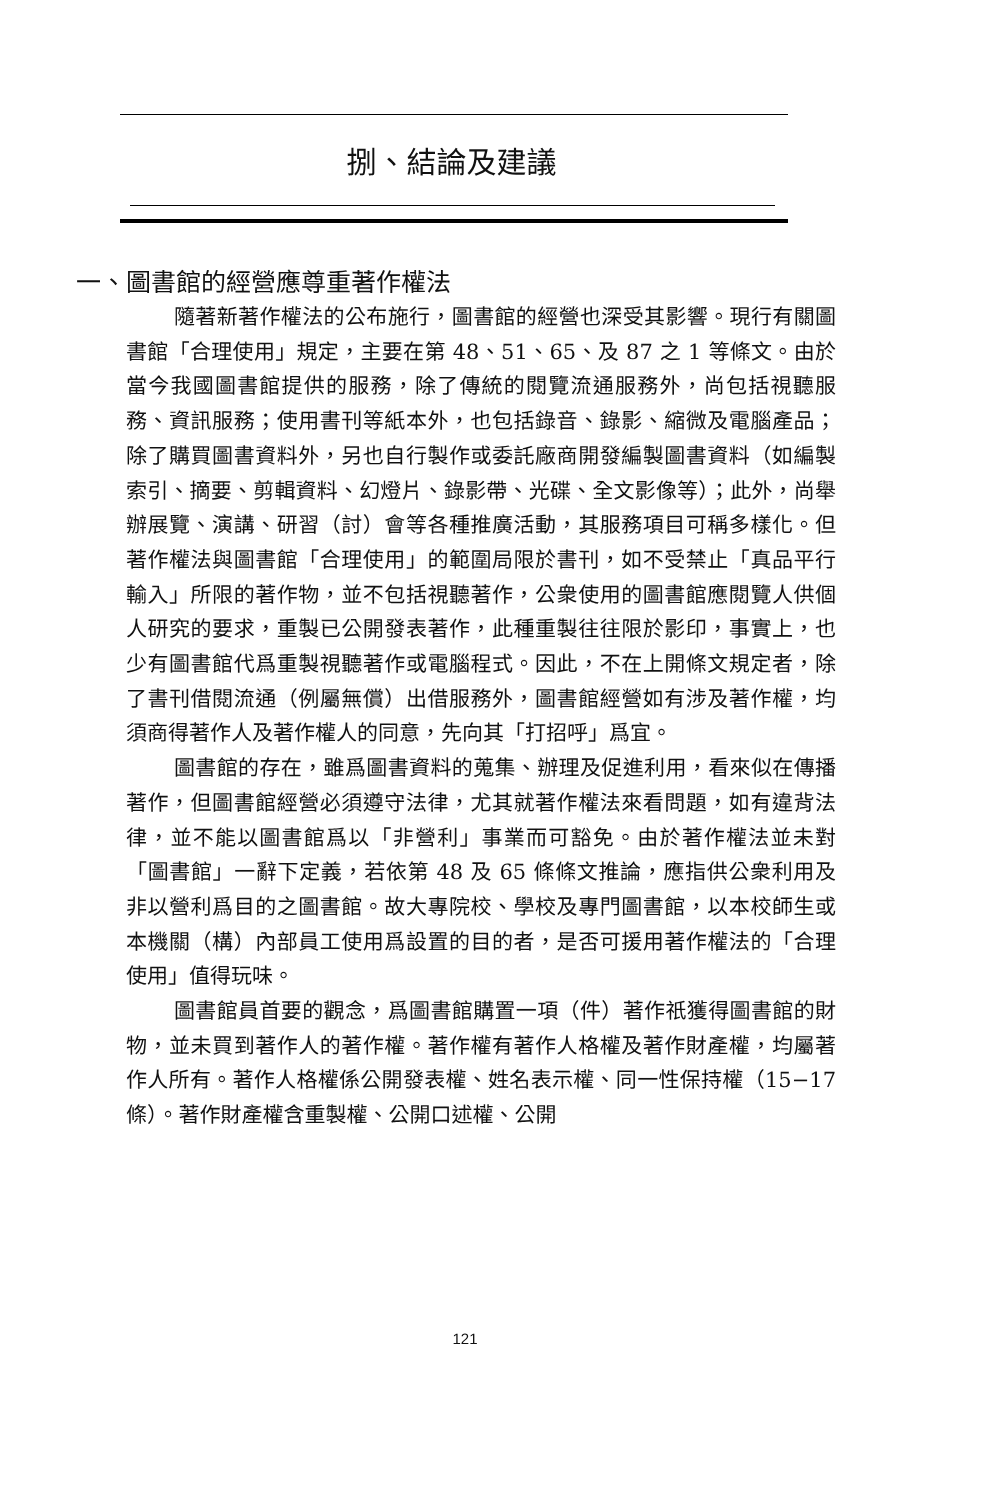捌、結論及建議
一、圖書館的經營應尊重著作權法
隨著新著作權法的公布施行，圖書館的經營也深受其影響。現行有關圖書館「合理使用」規定，主要在第 48、51、65、及 87 之 1 等條文。由於當今我國圖書館提供的服務，除了傳統的閱覽流通服務外，尚包括視聽服務、資訊服務；使用書刊等紙本外，也包括錄音、錄影、縮微及電腦產品；除了購買圖書資料外，另也自行製作或委託廠商開發編製圖書資料（如編製索引、摘要、剪輯資料、幻燈片、錄影帶、光碟、全文影像等）；此外，尚舉辦展覽、演講、研習（討）會等各種推廣活動，其服務項目可稱多樣化。但著作權法與圖書館「合理使用」的範圍局限於書刊，如不受禁止「真品平行輸入」所限的著作物，並不包括視聽著作，公衆使用的圖書館應閱覽人供個人研究的要求，重製已公開發表著作，此種重製往往限於影印，事實上，也少有圖書館代爲重製視聽著作或電腦程式。因此，不在上開條文規定者，除了書刊借閱流通（例屬無償）出借服務外，圖書館經營如有涉及著作權，均須商得著作人及著作權人的同意，先向其「打招呼」爲宜。
圖書館的存在，雖爲圖書資料的蒐集、辦理及促進利用，看來似在傳播著作，但圖書館經營必須遵守法律，尤其就著作權法來看問題，如有違背法律，並不能以圖書館爲以「非營利」事業而可豁免。由於著作權法並未對「圖書館」一辭下定義，若依第 48 及 65 條條文推論，應指供公衆利用及非以營利爲目的之圖書館。故大專院校、學校及專門圖書館，以本校師生或本機關（構）內部員工使用爲設置的目的者，是否可援用著作權法的「合理使用」值得玩味。
圖書館員首要的觀念，爲圖書館購置一項（件）著作祇獲得圖書館的財物，並未買到著作人的著作權。著作權有著作人格權及著作財產權，均屬著作人所有。著作人格權係公開發表權、姓名表示權、同一性保持權（15−17 條）。著作財產權含重製權、公開口述權、公開
121